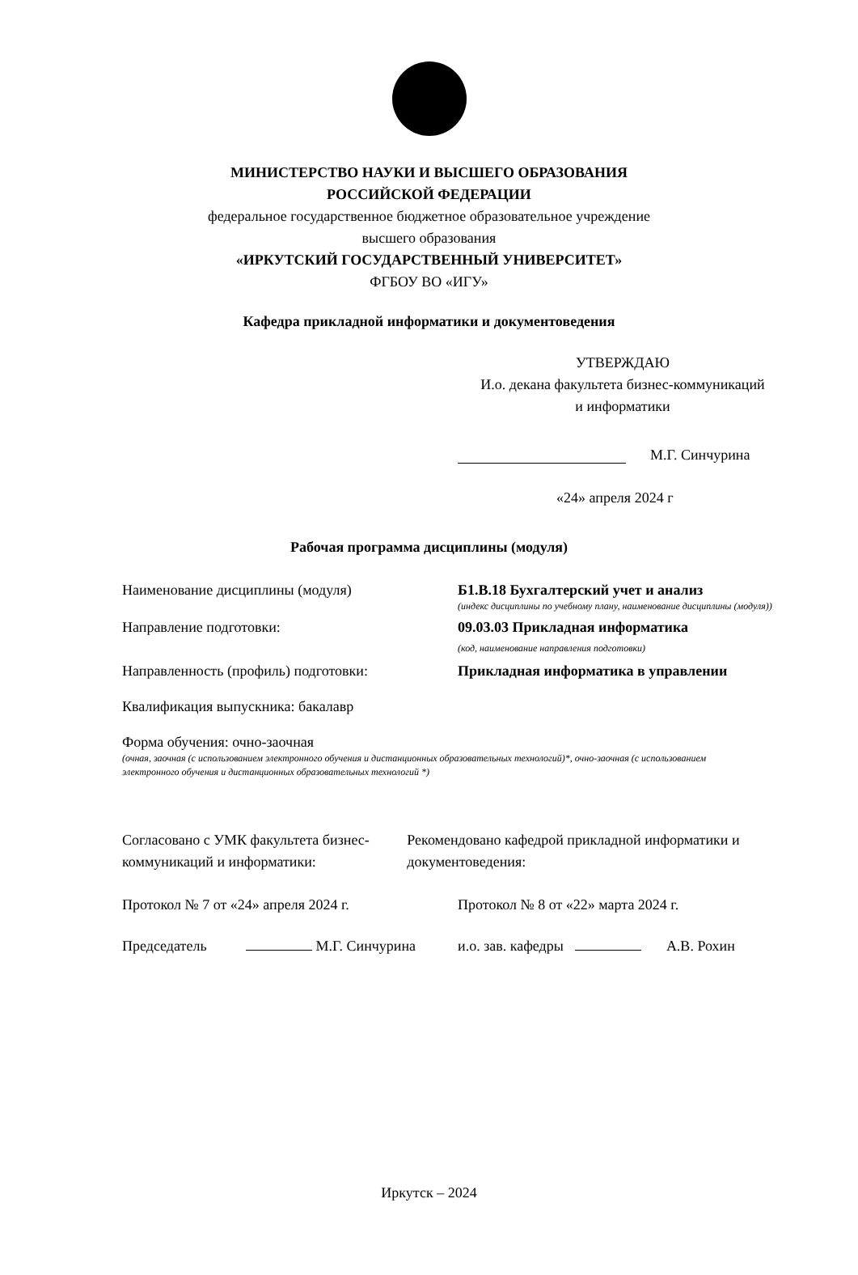МИНИСТЕРСТВО НАУКИ И ВЫСШЕГО ОБРАЗОВАНИЯ
РОССИЙСКОЙ ФЕДЕРАЦИИ
федеральное государственное бюджетное образовательное учреждение
высшего образования
«ИРКУТСКИЙ ГОСУДАРСТВЕННЫЙ УНИВЕРСИТЕТ»
ФГБОУ ВО «ИГУ»
Кафедра прикладной информатики и документоведения
УТВЕРЖДАЮ
И.о. декана факультета бизнес-коммуникаций
и информатики
М.Г. Синчурина
«24» апреля 2024 г
Рабочая программа дисциплины (модуля)
Наименование дисциплины (модуля) Б1.В.18 Бухгалтерский учет и анализ
(индекс дисциплины по учебному плану, наименование дисциплины (модуля))
Направление подготовки: 09.03.03 Прикладная информатика
(код, наименование направления подготовки)
Направленность (профиль) подготовки: Прикладная информатика в управлении
Квалификация выпускника: бакалавр
Форма обучения: очно-заочная
(очная, заочная (с использованием электронного обучения и дистанционных образовательных технологий)*, очно-заочная (с использованием электронного обучения и дистанционных образовательных технологий *)
Согласовано с УМК факультета бизнес-коммуникаций и информатики:
Рекомендовано кафедрой прикладной информатики и документоведения:
Протокол № 7 от «24» апреля 2024 г. Протокол № 8 от «22» марта 2024 г.
Председатель М.Г. Синчурина и.о. зав. кафедры А.В. Рохин
Иркутск – 2024